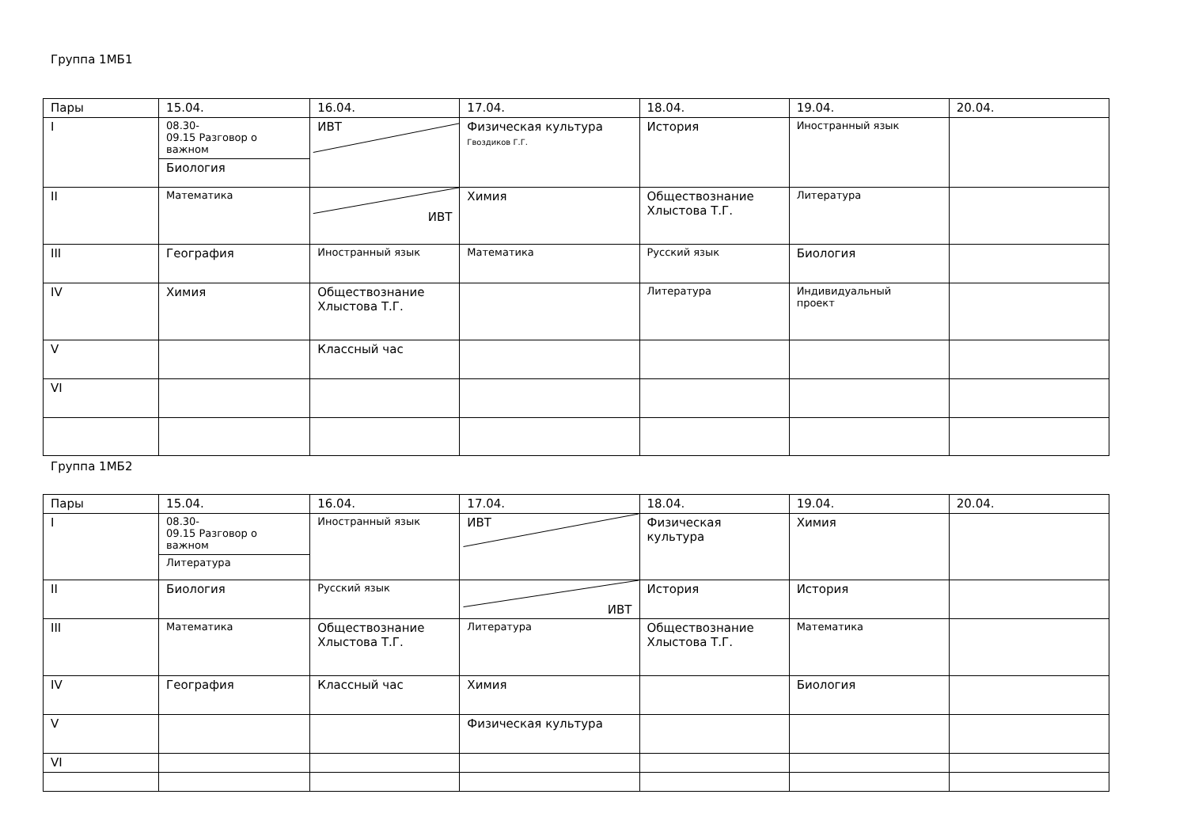Группа 1МБ1
| Пары | 15.04. | 16.04. | 17.04. | 18.04. | 19.04. | 20.04. |
| I | 08.30- 09.15 Разговор о важном Биология | ИВТ | Физическая культура Гвоздиков Г.Г. | История | Иностранный язык | |
| II | Математика | ИВТ | Химия | Обществознание Хлыстова Т.Г. | Литература | |
| III | География | Иностранный язык | Математика | Русский язык | Биология | |
| IV | Химия | Обществознание Хлыстова Т.Г. | | Литература | Индивидуальный проект | |
| V | | Классный час | | | | |
| VI | | | | | | |
Группа 1МБ2
| Пары | 15.04. | 16.04. | 17.04. | 18.04. | 19.04. | 20.04. |
| I | 08.30- 09.15 Разговор о важном Литература | Иностранный язык | ИВТ | Физическая культура | Химия | |
| II | Биология | Русский язык | ИВТ | История | История | |
| III | Математика | Обществознание Хлыстова Т.Г. | Литература | Обществознание Хлыстова Т.Г. | Математика | |
| IV | География | Классный час | Химия | | Биология | |
| V | | | Физическая культура | | | |
| VI | | | | | | |